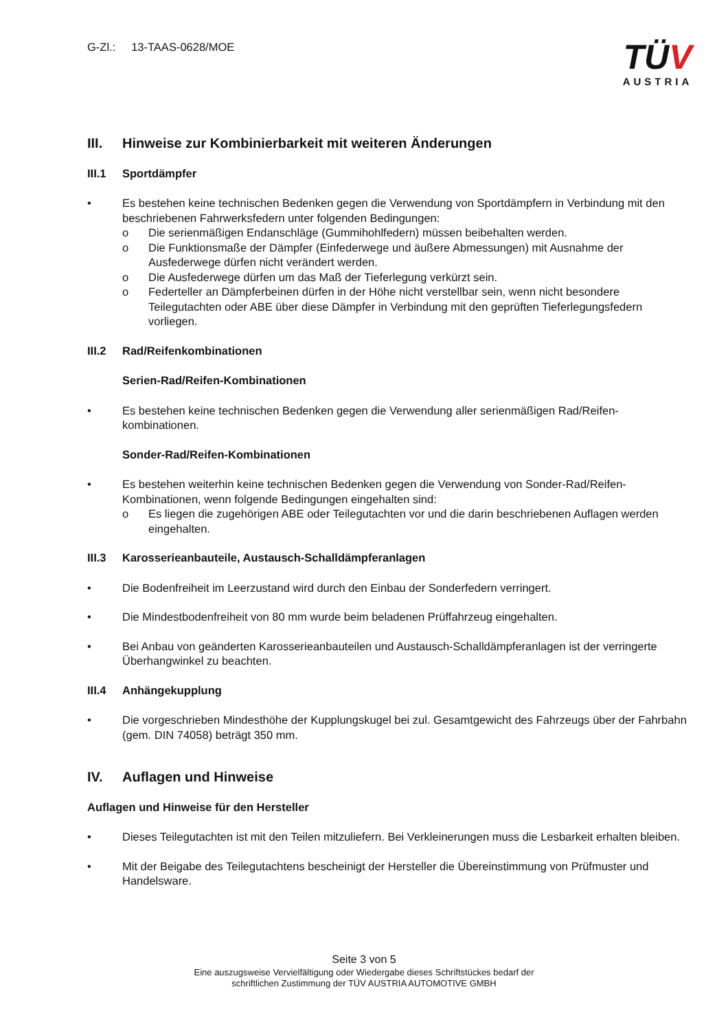G-Zl.: 13-TAAS-0628/MOE
TÜV
AUSTRIA
III. Hinweise zur Kombinierbarkeit mit weiteren Änderungen
III.1 Sportdämpfer
• Es bestehen keine technischen Bedenken gegen die Verwendung von Sportdämpfern in Verbindung mit den beschriebenen Fahrwerksfedern unter folgenden Bedingungen:
o Die serienmäßigen Endanschläge (Gummihohlfedern) müssen beibehalten werden.
o Die Funktionsmaße der Dämpfer (Einfederwege und äußere Abmessungen) mit Ausnahme der Ausfederwege dürfen nicht verändert werden.
o Die Ausfederwege dürfen um das Maß der Tieferlegung verkürzt sein.
o Federteller an Dämpferbeinen dürfen in der Höhe nicht verstellbar sein, wenn nicht besondere Teilegutachten oder ABE über diese Dämpfer in Verbindung mit den geprüften Tieferlegungsfedern vorliegen.
III.2 Rad/Reifenkombinationen
Serien-Rad/Reifen-Kombinationen
• Es bestehen keine technischen Bedenken gegen die Verwendung aller serienmäßigen Rad/Reifen-kombinationen.
Sonder-Rad/Reifen-Kombinationen
• Es bestehen weiterhin keine technischen Bedenken gegen die Verwendung von Sonder-Rad/Reifen-Kombinationen, wenn folgende Bedingungen eingehalten sind:
o Es liegen die zugehörigen ABE oder Teilegutachten vor und die darin beschriebenen Auflagen werden eingehalten.
III.3 Karosserieanbauteile, Austausch-Schalldämpferanlagen
• Die Bodenfreiheit im Leerzustand wird durch den Einbau der Sonderfedern verringert.
• Die Mindestbodenfreiheit von 80 mm wurde beim beladenen Prüffahrzeug eingehalten.
• Bei Anbau von geänderten Karosserieanbauteilen und Austausch-Schalldämpferanlagen ist der verringerte Überhangwinkel zu beachten.
III.4 Anhängekupplung
• Die vorgeschrieben Mindesthöhe der Kupplungskugel bei zul. Gesamtgewicht des Fahrzeugs über der Fahrbahn (gem. DIN 74058) beträgt 350 mm.
IV. Auflagen und Hinweise
Auflagen und Hinweise für den Hersteller
• Dieses Teilegutachten ist mit den Teilen mitzuliefern. Bei Verkleinerungen muss die Lesbarkeit erhalten bleiben.
• Mit der Beigabe des Teilegutachtens bescheinigt der Hersteller die Übereinstimmung von Prüfmuster und Handelsware.
Seite 3 von 5
Eine auszugsweise Vervielfältigung oder Wiedergabe dieses Schriftstückes bedarf der
schriftlichen Zustimmung der TÜV AUSTRIA AUTOMOTIVE GMBH